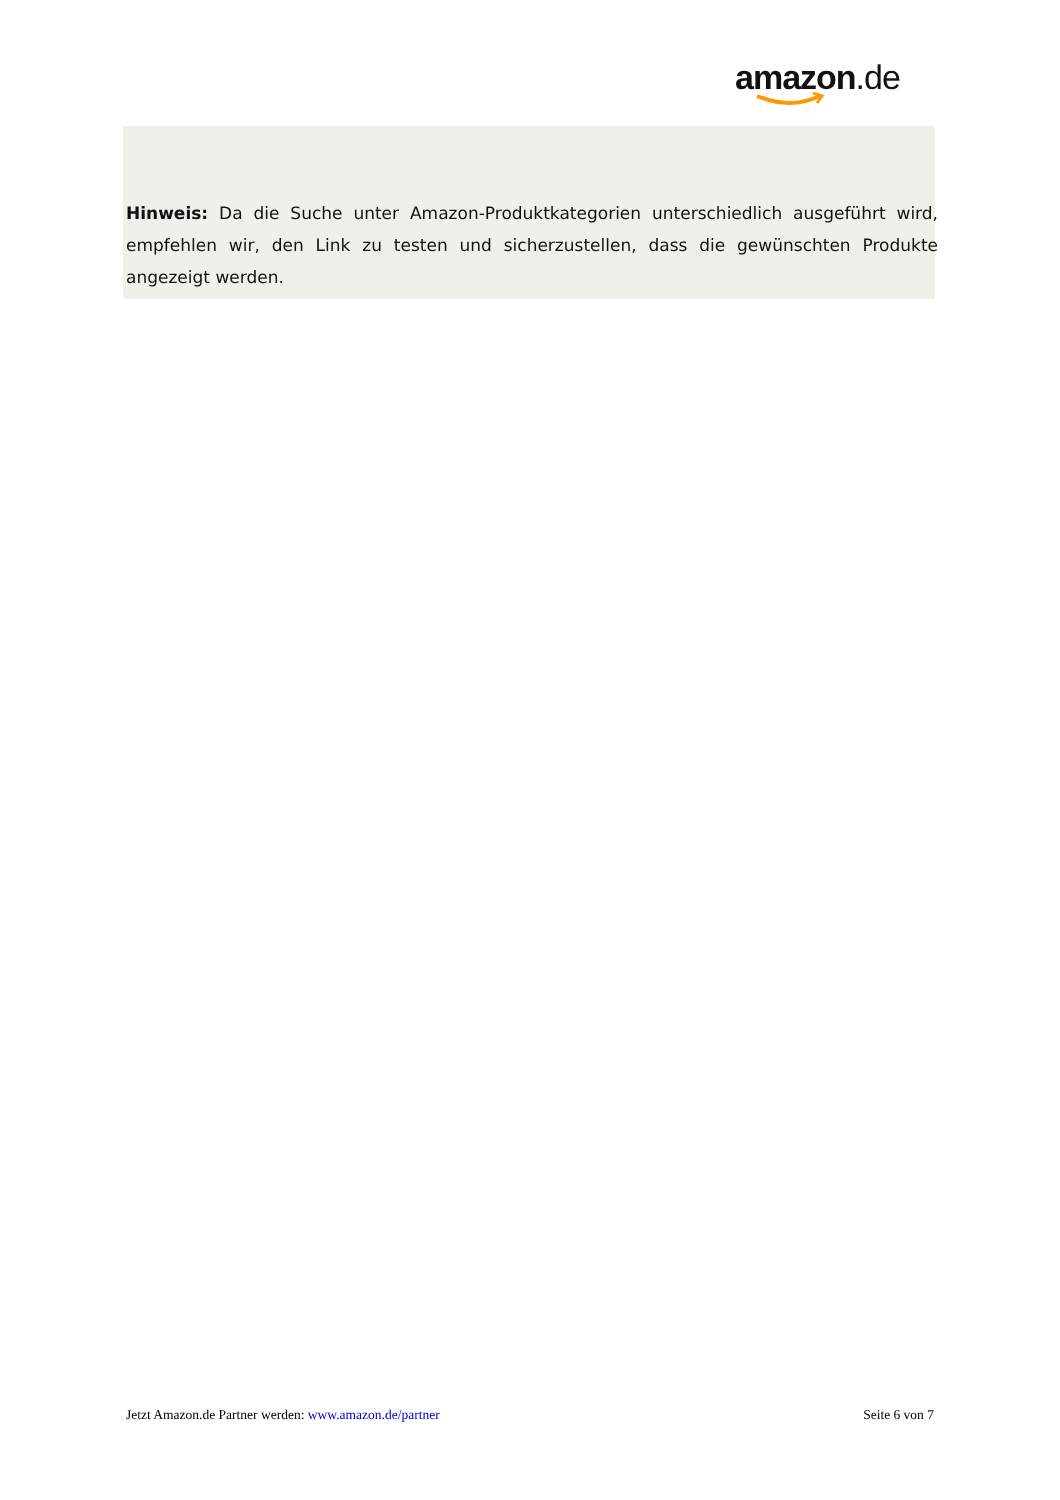amazon.de
Hinweis: Da die Suche unter Amazon-Produktkategorien unterschiedlich ausgeführt wird, empfehlen wir, den Link zu testen und sicherzustellen, dass die gewünschten Produkte angezeigt werden.
Jetzt Amazon.de Partner werden: www.amazon.de/partner Seite 6 von 7